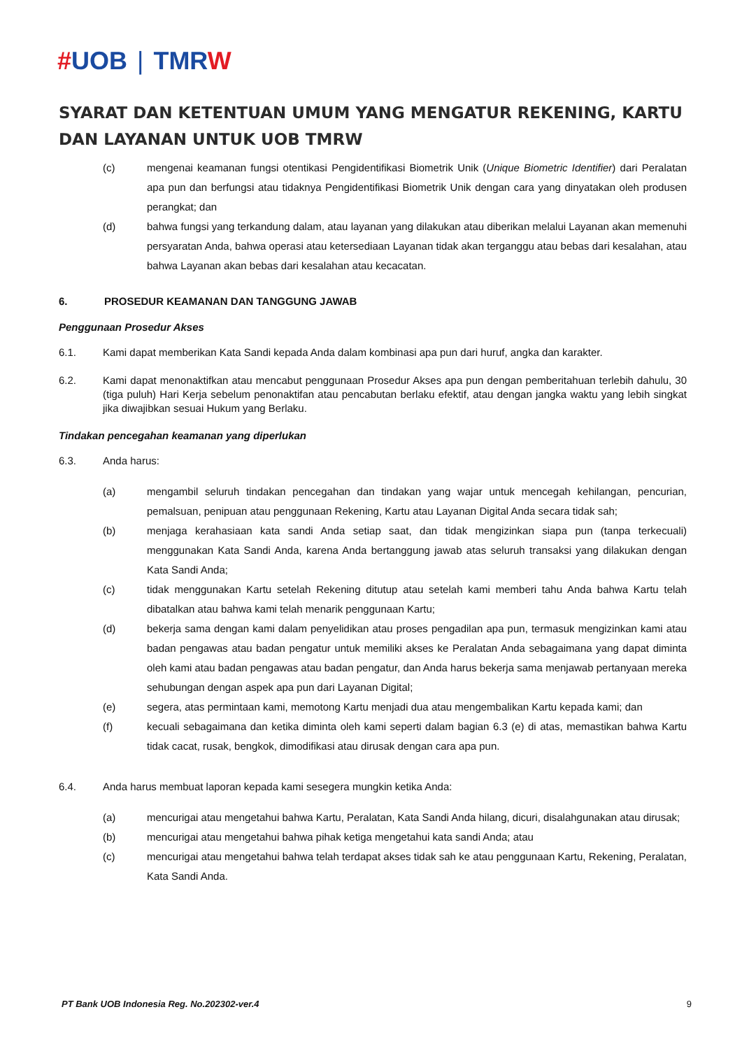#UOB | TMRW
SYARAT DAN KETENTUAN UMUM YANG MENGATUR REKENING, KARTU DAN LAYANAN UNTUK UOB TMRW
(c) mengenai keamanan fungsi otentikasi Pengidentifikasi Biometrik Unik (Unique Biometric Identifier) dari Peralatan apa pun dan berfungsi atau tidaknya Pengidentifikasi Biometrik Unik dengan cara yang dinyatakan oleh produsen perangkat; dan
(d) bahwa fungsi yang terkandung dalam, atau layanan yang dilakukan atau diberikan melalui Layanan akan memenuhi persyaratan Anda, bahwa operasi atau ketersediaan Layanan tidak akan terganggu atau bebas dari kesalahan, atau bahwa Layanan akan bebas dari kesalahan atau kecacatan.
6. PROSEDUR KEAMANAN DAN TANGGUNG JAWAB
Penggunaan Prosedur Akses
6.1. Kami dapat memberikan Kata Sandi kepada Anda dalam kombinasi apa pun dari huruf, angka dan karakter.
6.2. Kami dapat menonaktifkan atau mencabut penggunaan Prosedur Akses apa pun dengan pemberitahuan terlebih dahulu, 30 (tiga puluh) Hari Kerja sebelum penonaktifan atau pencabutan berlaku efektif, atau dengan jangka waktu yang lebih singkat jika diwajibkan sesuai Hukum yang Berlaku.
Tindakan pencegahan keamanan yang diperlukan
6.3. Anda harus:
(a) mengambil seluruh tindakan pencegahan dan tindakan yang wajar untuk mencegah kehilangan, pencurian, pemalsuan, penipuan atau penggunaan Rekening, Kartu atau Layanan Digital Anda secara tidak sah;
(b) menjaga kerahasiaan kata sandi Anda setiap saat, dan tidak mengizinkan siapa pun (tanpa terkecuali) menggunakan Kata Sandi Anda, karena Anda bertanggung jawab atas seluruh transaksi yang dilakukan dengan Kata Sandi Anda;
(c) tidak menggunakan Kartu setelah Rekening ditutup atau setelah kami memberi tahu Anda bahwa Kartu telah dibatalkan atau bahwa kami telah menarik penggunaan Kartu;
(d) bekerja sama dengan kami dalam penyelidikan atau proses pengadilan apa pun, termasuk mengizinkan kami atau badan pengawas atau badan pengatur untuk memiliki akses ke Peralatan Anda sebagaimana yang dapat diminta oleh kami atau badan pengawas atau badan pengatur, dan Anda harus bekerja sama menjawab pertanyaan mereka sehubungan dengan aspek apa pun dari Layanan Digital;
(e) segera, atas permintaan kami, memotong Kartu menjadi dua atau mengembalikan Kartu kepada kami; dan
(f) kecuali sebagaimana dan ketika diminta oleh kami seperti dalam bagian 6.3 (e) di atas, memastikan bahwa Kartu tidak cacat, rusak, bengkok, dimodifikasi atau dirusak dengan cara apa pun.
6.4. Anda harus membuat laporan kepada kami sesegera mungkin ketika Anda:
(a) mencurigai atau mengetahui bahwa Kartu, Peralatan, Kata Sandi Anda hilang, dicuri, disalahgunakan atau dirusak;
(b) mencurigai atau mengetahui bahwa pihak ketiga mengetahui kata sandi Anda; atau
(c) mencurigai atau mengetahui bahwa telah terdapat akses tidak sah ke atau penggunaan Kartu, Rekening, Peralatan, Kata Sandi Anda.
PT Bank UOB Indonesia Reg. No.202302-ver.4 9